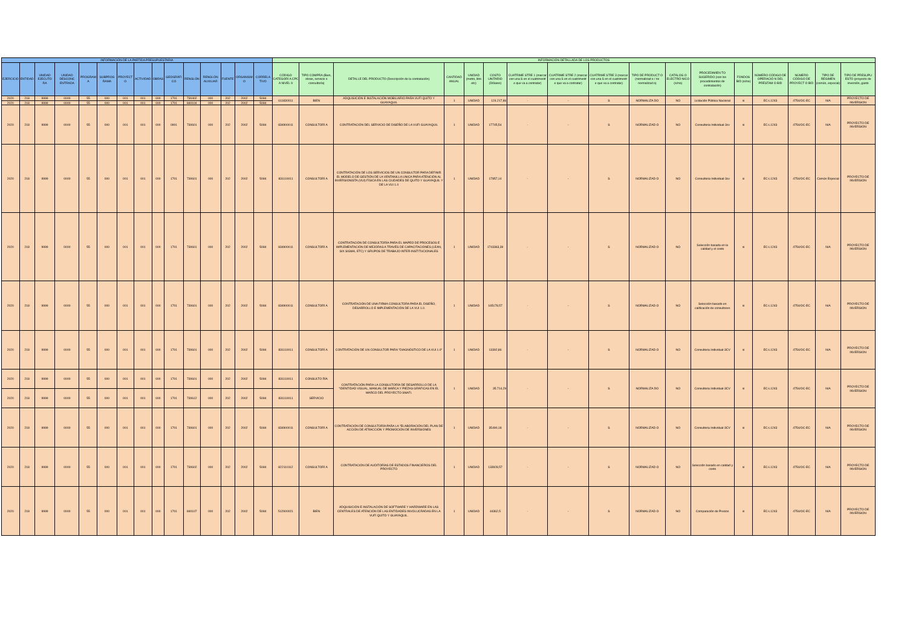| INFORMACIÓN DE LA PARTIDA PRESUPUESTARIA | | | | | | | | | | | | | | | INFORMACIÓN DETALLADA DE LOS PRODUCTOS | | | | | | | | | | | | | | | | |
| --- | --- | --- | --- | --- | --- | --- | --- | --- | --- | --- | --- | --- | --- | --- | --- | --- | --- | --- | --- | --- | --- | --- | --- | --- | --- | --- | --- | --- | --- | --- | --- |
| EJERCICIO | ENTIDAD | UNIDAD EJECUTO RA | UNIDAD DESCONC ENTRADA | PROGRAM A | SUBPROG RAMA | PROYECT O | ACTIVIDAD | OBRAS | GEOGRÁFI CO | RENGLÓN | RENGLÓN AUXILIAR | FUENTE | ORGANISM O | CORRELA TIVO | CÓDIGO CATEGORÍ A CPC A NIVEL 9 | TIPO COMPRA (Bien, obras, servicio o consultoría) | DETALLE DEL PRODUCTO (Descripción de la contratación) | CANTIDAD ANUAL | UNIDAD (metro, litro etc) | COSTO UNITARIO (Dólares) | CUATRIME STRE 1 (marcar con una S en el cuatrimestr e que va a contratar) | CUATRIME STRE 2 (marcar con una S en el cuatrimestr e que va a contratar) | CUATRIME STRE 3 (marcar con una S en el cuatrimestr e que va a contratar) | TIPO DE PRODUCT O (normalizad o / no normalizad o) | CATÁLOG O ELECTRÓ NICO (si/no) | PROCEDIMIEN TO SUGERIDO (son los procedimientos de contratación) | FONDOS BID (si/no) | NÚMERO CÓDIGO DE OPERACIÓ N DEL PRÉSTAM O BID | NÚMERO CÓDIGO DE PROYECT O BID | TIPO DE RÉGIMEN (común, especial) | TIPO DE PRESUPU ESTO (proyecto de inversión, gasto |
| 2020 | 218 | 9999 | 0000 | 55 | 000 | 001 | 001 | 000 | 1701 | 730402 | 000 | 202 | 2002 | 5084 | 611830011 | BIEN | ADQUISICIÓN E INSTALACIÓN MOBILIARIO PARA VUFI QUITO Y GUAYAQUIL | 1 | UNIDAD | 124.217,86 | - | - | S | NORMALIZA DO | NO | Licitación Pública Nacional | si | EC-L1243 | 4754/OC-EC | N/A | PROYECTO DE INVERSION |
| 2020 | 218 | 9999 | 0000 | 55 | 000 | 001 | 001 | 000 | 1701 | 840104 | 000 | 202 | 2002 | 5084 | | | | | | | | | | | | | | | | | |
| 2020 | 218 | 9999 | 0000 | 55 | 000 | 001 | 001 | 000 | 0901 | 730601 | 000 | 202 | 2002 | 5084 | 834900011 | CONSULTORÍ A | CONTRATACIÓN DEL SERVICIO DE DISEÑO DE LA VUFI GUAYAQUIL | 1 | UNIDAD | 17745,54 | - | - | S | NORMALIZAD O | NO | Consultoria Individual-3cv | si | EC-L1243 | 4754/OC-EC | N/A | PROYECTO DE INVERSION |
| 2020 | 218 | 9999 | 0000 | 55 | 000 | 001 | 001 | 000 | 1701 | 730601 | 000 | 202 | 2002 | 5084 | 831110011 | CONSULTORÍ A | CONTRATACIÓN DE LOS SERVICIOS DE UN CONSULTOR PARA DEFINIR EL MODELO DE GESTIÓN DE LA VENTANILLA UNICA PARA ATENCIÓN AL INVERSIONISTA (VUI) FÍSICA EN LAS CIUDADES DE QUITO Y GUAYAQUIL Y DE LA VUI 1.0 | 1 | UNIDAD | 17857,14 | - | - | S | NORMALIZAD O | NO | Consultoria Individual-3cv | si | EC-L1243 | 4754/OC-EC | Común Especial | PROYECTO DE INVERSION |
| 2020 | 218 | 9999 | 0000 | 55 | 000 | 001 | 001 | 000 | 1701 | 730601 | 000 | 202 | 2002 | 5084 | 834900011 | CONSULTORÍ A | CONTRATACIÓN DE CONSULTORÍA PARA EL MAPEO DE PROCESOS E IMPLEMENTACIÓN DE MEJORAS A TRAVÉS DE CAPACITACIONES (LEAN, SIX SIGMA, ETC) Y GRUPOS DE TRABAJO INTER-INSTITUCIONALES | 1 | UNIDAD | 1743363,39 | - | - | S | NORMALIZAD O | NO | Selección basada en la calidad y el costo | si | EC-L1243 | 4754/OC-EC | N/A | PROYECTO DE INVERSION |
| 2020 | 218 | 9999 | 0000 | 55 | 000 | 001 | 001 | 000 | 1701 | 730601 | 000 | 202 | 2002 | 5084 | 834900011 | CONSULTORÍ A | CONTRATACIÓN DE UNA FIRMA CONSULTORA PARA EL DISEÑO, DESARROLLO E IMPLEMENTACIÓN DE LA VUI 1.0. | 1 | UNIDAD | 165178,57 | - | - | S | NORMALIZAD O | NO | Selección basado en calificación de consultores | si | EC-L1243 | 4754/OC-EC | N/A | PROYECTO DE INVERSION |
| 2020 | 218 | 9999 | 0000 | 55 | 000 | 001 | 001 | 000 | 1701 | 730601 | 000 | 202 | 2002 | 5084 | 831110011 | CONSULTORÍ A | CONTRATACIÓN DE UN CONSULTOR PARA "DIAGNÓSTICO DE LA VUI 1.0" | 1 | UNIDAD | 13392,86 | - | - | S | NORMALIZAD O | NO | Consultoria Individual-3CV | si | EC-L1243 | 4754/OC-EC | N/A | PROYECTO DE INVERSION |
| 2020 | 218 | 9999 | 0000 | 55 | 000 | 001 | 001 | 000 | 1701 | 730601 | 000 | 202 | 2002 | 5084 | 831110011 | CONSULTO RÍA | CONTRATACIÓN PARA LA CONSULTORÍA DE DESARROLLO DE LA "IDENTIDAD VISUAL, MANUAL DE MARCA Y PIEZAS GRÁFICAS EN EL MARCO DEL PROYECTO SNAFI. | 1 | UNIDAD | 35.714,29 | - | - | S | NORMALIZA DO | NO | Consultoria Individual-3CV | si | EC-L1243 | 4754/OC-EC | N/A | PROYECTO DE INVERSION |
| 2020 | 218 | 9999 | 0000 | 55 | 000 | 001 | 001 | 000 | 1701 | 730612 | 000 | 202 | 2002 | 5084 | 831110011 | SERVICIO | | | | | | | | | | | | | | | |
| 2020 | 218 | 9999 | 0000 | 55 | 000 | 001 | 001 | 000 | 1701 | 730601 | 000 | 202 | 2002 | 5084 | 834900011 | CONSULTORÍ A | CONTRATACIÓN DE CONSULTORÍA PARA LA "ELABORACIÓN DEL PLAN DE ACCIÓN DE ATRACCIÓN Y PROMOCIÓN DE INVERSIONES | 1 | UNIDAD | 35490,18 | - | - | S | NORMALIZAD O | NO | Consultoria Individual-3CV | si | EC-L1243 | 4754/OC-EC | N/A | PROYECTO DE INVERSION |
| 2020 | 218 | 9999 | 0000 | 55 | 000 | 001 | 001 | 000 | 1701 | 730602 | 000 | 202 | 2002 | 5084 | 822110112 | CONSULTORÍ A | CONTRATACIÓN DE AUDITORÍAS DE ESTADOS FINANCIEROS DEL PROYECTO | 1 | UNIDAD | 133928,57 | - | - | S | NORMALIZAD O | NO | Selección basado en calidad y costo | si | EC-L1243 | 4754/OC-EC | N/A | PROYECTO DE INVERSION |
| 2020 | 218 | 9999 | 0000 | 55 | 000 | 001 | 001 | 000 | 1701 | 840107 | 000 | 202 | 2002 | 5084 | 512900021 | BIEN | ADQUISICIÓN E INSTALACIÓN DE SOFTWARE Y HARDWARE EN LAS CENTRALES DE ATENCIÓN DE LAS ENTIDADES INVOLUCRADAS EN LA VUFI QUITO Y GUAYAQUIL. | 1 | UNIDAD | 44362,5 | - | - | S | NORMALIZAD O | NO | Comparación de Precios | si | EC-L1243 | 4754/OC-EC | N/A | PROYECTO DE INVERSION |